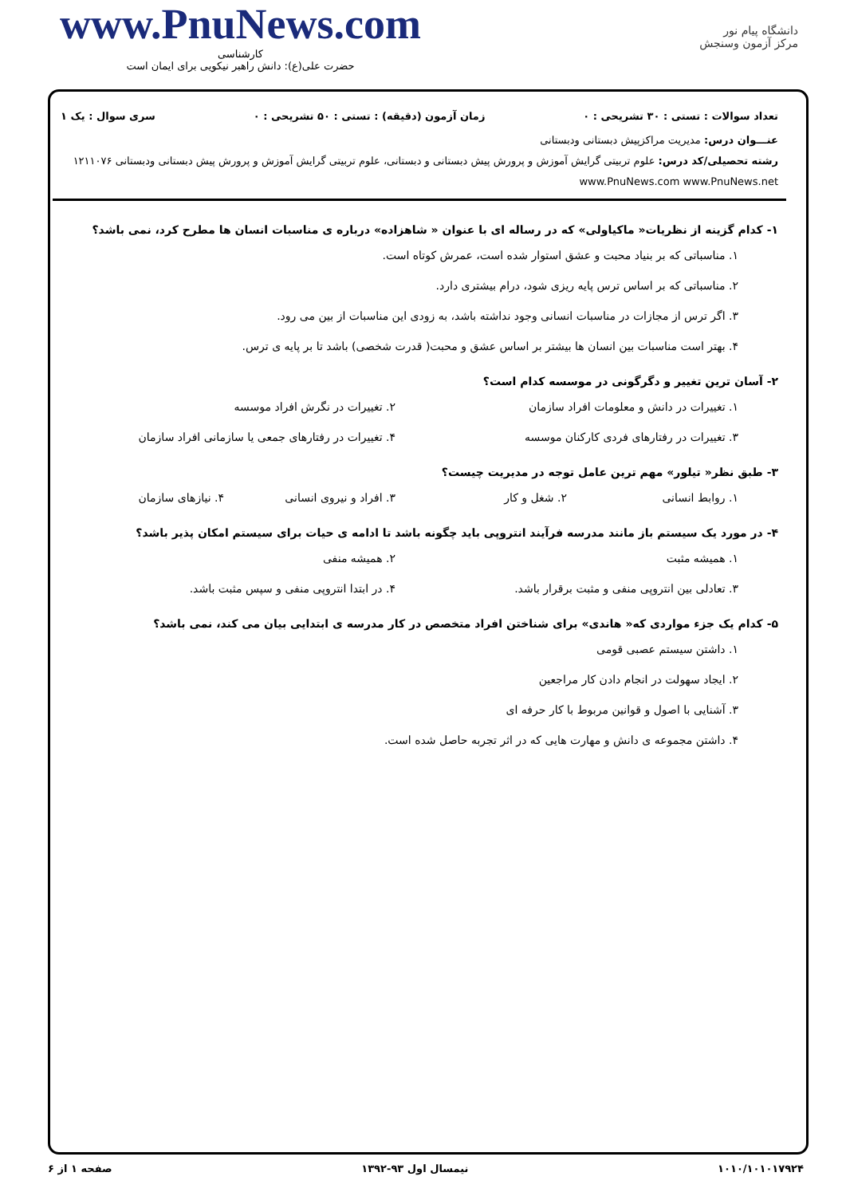www.PnuNews.com
کارشناسی
حضرت علی(ع): دانش راهبر نیکویی برای ایمان است
دانشگاه پیام نور
مرکز آزمون وسنجش
تعداد سوالات : تستی : ۳۰ تشریحی : ۰ زمان آزمون (دقیقه) : تستی : ۵۰ تشریحی : ۰ سری سوال : یک ۱
عنـــوان درس: مدیریت مراکزپیش دبستانی ودبستانی
رشته تحصیلی/کد درس: علوم تربیتی گرایش آموزش و پرورش پیش دبستانی و دبستانی، علوم تربیتی گرایش آموزش و پرورش پیش دبستانی ودبستانی ۱۲۱۱۰۷۶ www.PnuNews.com www.PnuNews.net
۱- کدام گزینه از نظریات« ماکیاولی» که در رساله ای با عنوان « شاهزاده» درباره ی مناسبات انسان ها مطرح کرد، نمی باشد؟
۱. مناسباتی که بر بنیاد محبت و عشق استوار شده است، عمرش کوتاه است.
۲. مناسباتی که بر اساس ترس پایه ریزی شود، درام بیشتری دارد.
۳. اگر ترس از مجازات در مناسبات انسانی وجود نداشته باشد، به زودی این مناسبات از بین می رود.
۴. بهتر است مناسبات بین انسان ها بیشتر بر اساس عشق و محبت( قدرت شخصی) باشد تا بر پایه ی ترس.
۲- آسان ترین تغییر و دگرگونی در موسسه کدام است؟
۱. تغییرات در دانش و معلومات افراد سازمان ۲. تغییرات در نگرش افراد موسسه
۳. تغییرات در رفتارهای فردی کارکنان موسسه ۴. تغییرات در رفتارهای جمعی یا سازمانی افراد سازمان
۳- طبق نظر« تیلور» مهم ترین عامل توجه در مدیریت چیست؟
۱. روابط انسانی ۲. شغل و کار ۳. افراد و نیروی انسانی ۴. نیازهای سازمان
۴- در مورد یک سیستم باز مانند مدرسه فرآیند انتروپی باید چگونه باشد تا ادامه ی حیات برای سیستم امکان پذیر باشد؟
۱. همیشه مثبت ۲. همیشه منفی
۳. تعادلی بین انتروپی منفی و مثبت برقرار باشد. ۴. در ابتدا انتروپی منفی و سپس مثبت باشد.
۵- کدام یک جزء مواردی که« هاندی» برای شناختن افراد متخصص در کار مدرسه ی ابتدایی بیان می کند، نمی باشد؟
۱. داشتن سیستم عصبی قومی
۲. ایجاد سهولت در انجام دادن کار مراجعین
۳. آشنایی با اصول و قوانین مربوط با کار حرفه ای
۴. داشتن مجموعه ی دانش و مهارت هایی که در اثر تجربه حاصل شده است.
۱۰۱۰/۱۰۱۰۱۷۹۲۴ نیمسال اول ۹۳-۱۳۹۲ صفحه ۱ از ۶